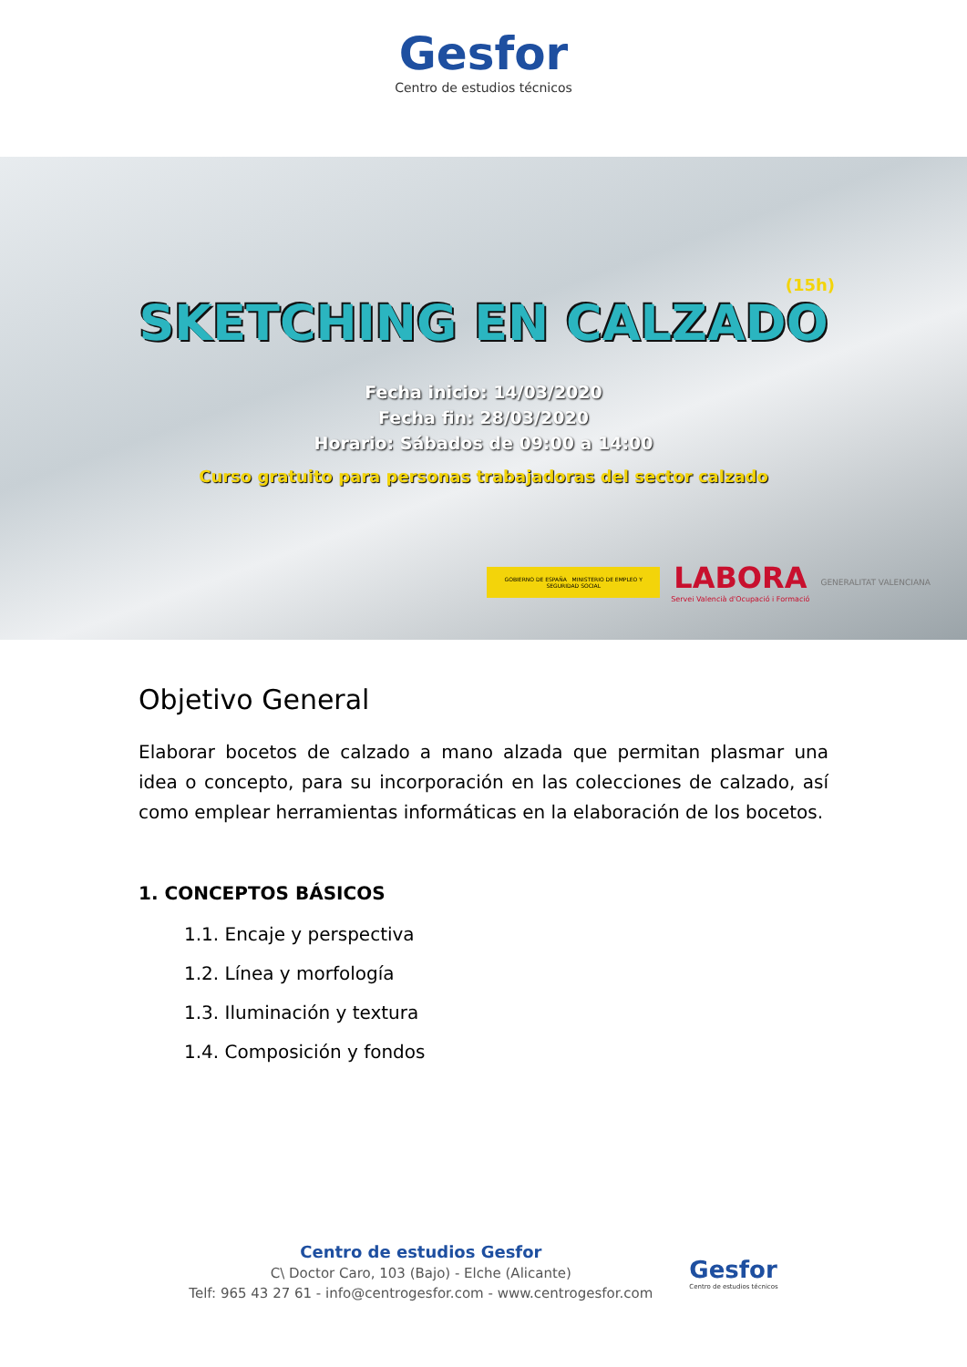Gesfor
Centro de estudios técnicos
(15h)
SKETCHING EN CALZADO
Fecha inicio: 14/03/2020
Fecha fin: 28/03/2020
Horario: Sábados de 09:00 a 14:00
Curso gratuito para personas trabajadoras del sector calzado
GOBIERNO DE ESPAÑA MINISTERIO DE EMPLEO Y SEGURIDAD SOCIAL
LABORA
Servei Valencià d'Ocupació i Formació
GENERALITAT VALENCIANA
Objetivo General
Elaborar bocetos de calzado a mano alzada que permitan plasmar una idea o concepto, para su incorporación en las colecciones de calzado, así como emplear herramientas informáticas en la elaboración de los bocetos.
1. CONCEPTOS BÁSICOS
1.1. Encaje y perspectiva
1.2. Línea y morfología
1.3. Iluminación y textura
1.4. Composición y fondos
Centro de estudios Gesfor
C\ Doctor Caro, 103 (Bajo) - Elche (Alicante)
Telf: 965 43 27 61 - info@centrogesfor.com - www.centrogesfor.com
Gesfor
Centro de estudios técnicos